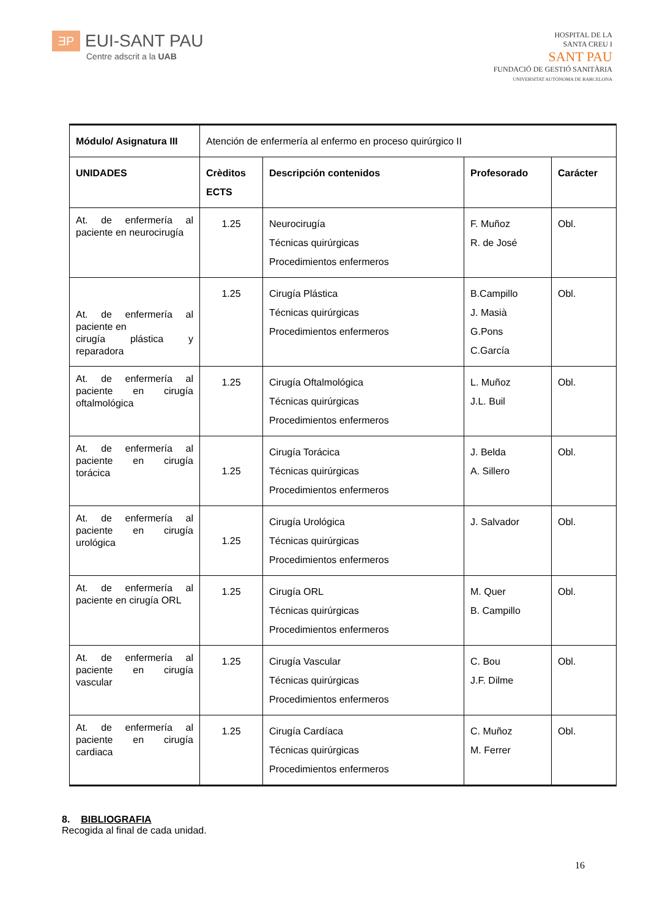ƎP EUI-SANT PAU
Centre adscrit a la UAB
HOSPITAL DE LA
SANTA CREU I
SANT PAU
FUNDACIÓ DE GESTIÓ SANITÀRIA
UNIVERSITAT AUTÒNOMA DE BARCELONA
| Módulo/ Asignatura III | Atención de enfermería al enfermo en proceso quirúrgico II | | | |
| UNIDADES | Crèditos ECTS | Descripción contenidos | Profesorado | Carácter |
| At. de enfermería al paciente en neurocirugía | 1.25 | Neurocirugía Técnicas quirúrgicas Procedimientos enfermeros | F. Muñoz R. de José | Obl. |
| At. de enfermería al paciente en cirugía plástica y reparadora | 1.25 | Cirugía Plástica Técnicas quirúrgicas Procedimientos enfermeros | B.Campillo J. Masià G.Pons C.García | Obl. |
| At. de enfermería al paciente en cirugía oftalmológica | 1.25 | Cirugía Oftalmológica Técnicas quirúrgicas Procedimientos enfermeros | L. Muñoz J.L. Buil | Obl. |
| At. de enfermería al paciente en cirugía torácica | 1.25 | Cirugía Torácica Técnicas quirúrgicas Procedimientos enfermeros | J. Belda A. Sillero | Obl. |
| At. de enfermería al paciente en cirugía urológica | 1.25 | Cirugía Urológica Técnicas quirúrgicas Procedimientos enfermeros | J. Salvador | Obl. |
| At. de enfermería al paciente en cirugía ORL | 1.25 | Cirugía ORL Técnicas quirúrgicas Procedimientos enfermeros | M. Quer B. Campillo | Obl. |
| At. de enfermería al paciente en cirugía vascular | 1.25 | Cirugía Vascular Técnicas quirúrgicas Procedimientos enfermeros | C. Bou J.F. Dilme | Obl. |
| At. de enfermería al paciente en cirugía cardiaca | 1.25 | Cirugía Cardíaca Técnicas quirúrgicas Procedimientos enfermeros | C. Muñoz M. Ferrer | Obl. |
8. BIBLIOGRAFIA
Recogida al final de cada unidad.
16